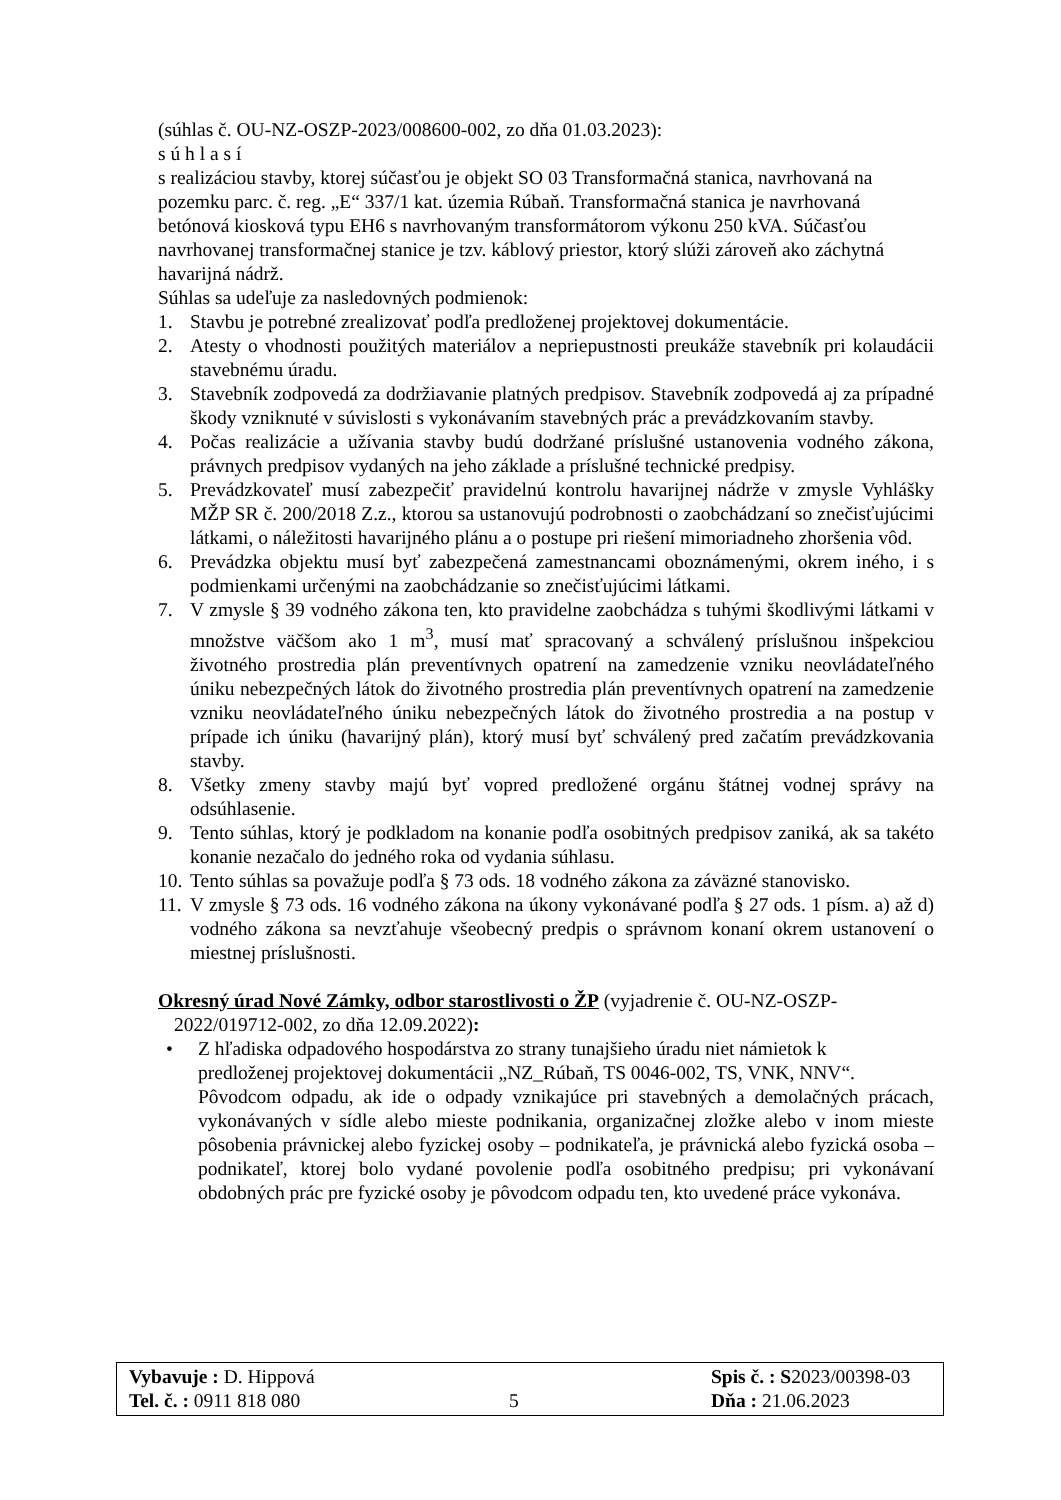(súhlas č. OU-NZ-OSZP-2023/008600-002, zo dňa 01.03.2023):
s ú h l a s í
s realizáciou stavby, ktorej súčasťou je objekt SO 03 Transformačná stanica, navrhovaná na pozemku parc. č. reg. „E“ 337/1 kat. územia Rúbaň. Transformačná stanica je navrhovaná betónová kiosková typu EH6 s navrhovaným transformátorom výkonu 250 kVA. Súčasťou navrhovanej transformačnej stanice je tzv. káblový priestor, ktorý slúži zároveň ako záchytná havarijná nádrž.
Súhlas sa udeľuje za nasledovných podmienok:
1. Stavbu je potrebné zrealizovať podľa predloženej projektovej dokumentácie.
2. Atesty o vhodnosti použitých materiálov a nepriepustnosti preukáže stavebník pri kolaudácii stavebnému úradu.
3. Stavebník zodpovedá za dodržiavanie platných predpisov. Stavebník zodpovedá aj za prípadné škody vzniknuté v súvislosti s vykonávaním stavebných prác a prevádzkovaním stavby.
4. Počas realizácie a užívania stavby budú dodržané príslušné ustanovenia vodného zákona, právnych predpisov vydaných na jeho základe a príslušné technické predpisy.
5. Prevádzkovateľ musí zabezpečiť pravidelnú kontrolu havarijnej nádrže v zmysle Vyhlášky MŽP SR č. 200/2018 Z.z., ktorou sa ustanovujú podrobnosti o zaobchádzaní so znečisťujúcimi látkami, o náležitosti havarijného plánu a o postupe pri riešení mimoriadneho zhoršenia vôd.
6. Prevádzka objektu musí byť zabezpečená zamestnancami oboznámenými, okrem iného, i s podmienkami určenými na zaobchádzanie so znečisťujúcimi látkami.
7. V zmysle § 39 vodného zákona ten, kto pravidelne zaobchádza s tuhými škodlivými látkami v množstve väčšom ako 1 m<sup>3</sup>, musí mať spracovaný a schválený príslušnou inšpekciou životného prostredia plán preventívnych opatrení na zamedzenie vzniku neovládateľného úniku nebezpečných látok do životného prostredia plán preventívnych opatrení na zamedzenie vzniku neovládateľného úniku nebezpečných látok do životného prostredia a na postup v prípade ich úniku (havarijný plán), ktorý musí byť schválený pred začatím prevádzkovania stavby.
8. Všetky zmeny stavby majú byť vopred predložené orgánu štátnej vodnej správy na odsúhlasenie.
9. Tento súhlas, ktorý je podkladom na konanie podľa osobitných predpisov zaniká, ak sa takéto konanie nezačalo do jedného roka od vydania súhlasu.
10. Tento súhlas sa považuje podľa § 73 ods. 18 vodného zákona za záväzné stanovisko.
11. V zmysle § 73 ods. 16 vodného zákona na úkony vykonávané podľa § 27 ods. 1 písm. a) až d) vodného zákona sa nevzťahuje všeobecný predpis o správnom konaní okrem ustanovení o miestnej príslušnosti.
Okresný úrad Nové Zámky, odbor starostlivosti o ŽP (vyjadrenie č. OU-NZ-OSZP-2022/019712-002, zo dňa 12.09.2022):
• Z hľadiska odpadového hospodárstva zo strany tunajšieho úradu niet námietok k predloženej projektovej dokumentácii „NZ_Rúbaň, TS 0046-002, TS, VNK, NNV“.
Pôvodcom odpadu, ak ide o odpady vznikajúce pri stavebných a demolačných prácach, vykonávaných v sídle alebo mieste podnikania, organizačnej zložke alebo v inom mieste pôsobenia právnickej alebo fyzickej osoby – podnikateľa, je právnická alebo fyzická osoba – podnikateľ, ktorej bolo vydané povolenie podľa osobitného predpisu; pri vykonávaní obdobných prác pre fyzické osoby je pôvodcom odpadu ten, kto uvedené práce vykonáva.
| Vybavuje : D. Hippová | | Spis č. : S 2023/00398-03 |
| Tel. č. : 0911 818 080 | 5 | Dňa : 21.06.2023 |